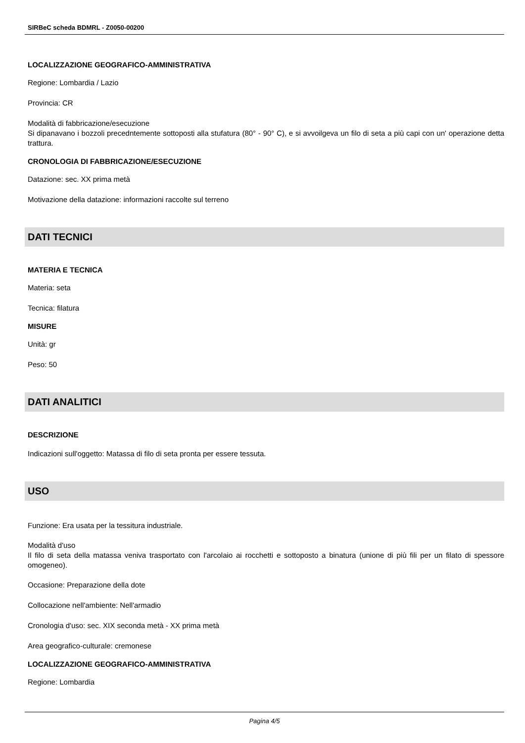SIRBeC scheda BDMRL - Z0050-00200
LOCALIZZAZIONE GEOGRAFICO-AMMINISTRATIVA
Regione: Lombardia / Lazio
Provincia: CR
Modalità di fabbricazione/esecuzione
Si dipanavano i bozzoli precedntemente sottoposti alla stufatura (80° - 90° C), e si avvoilgeva un filo di seta a più capi con un' operazione detta trattura.
CRONOLOGIA DI FABBRICAZIONE/ESECUZIONE
Datazione: sec. XX prima metà
Motivazione della datazione: informazioni raccolte sul terreno
DATI TECNICI
MATERIA E TECNICA
Materia: seta
Tecnica: filatura
MISURE
Unità: gr
Peso: 50
DATI ANALITICI
DESCRIZIONE
Indicazioni sull'oggetto: Matassa di filo di seta pronta per essere tessuta.
USO
Funzione: Era usata per la tessitura industriale.
Modalità d'uso
Il filo di seta della matassa veniva trasportato con l'arcolaio ai rocchetti e sottoposto a binatura (unione di più fili per un filato di spessore omogeneo).
Occasione: Preparazione della dote
Collocazione nell'ambiente: Nell'armadio
Cronologia d'uso: sec. XIX seconda metà - XX prima metà
Area geografico-culturale: cremonese
LOCALIZZAZIONE GEOGRAFICO-AMMINISTRATIVA
Regione: Lombardia
Pagina 4/5